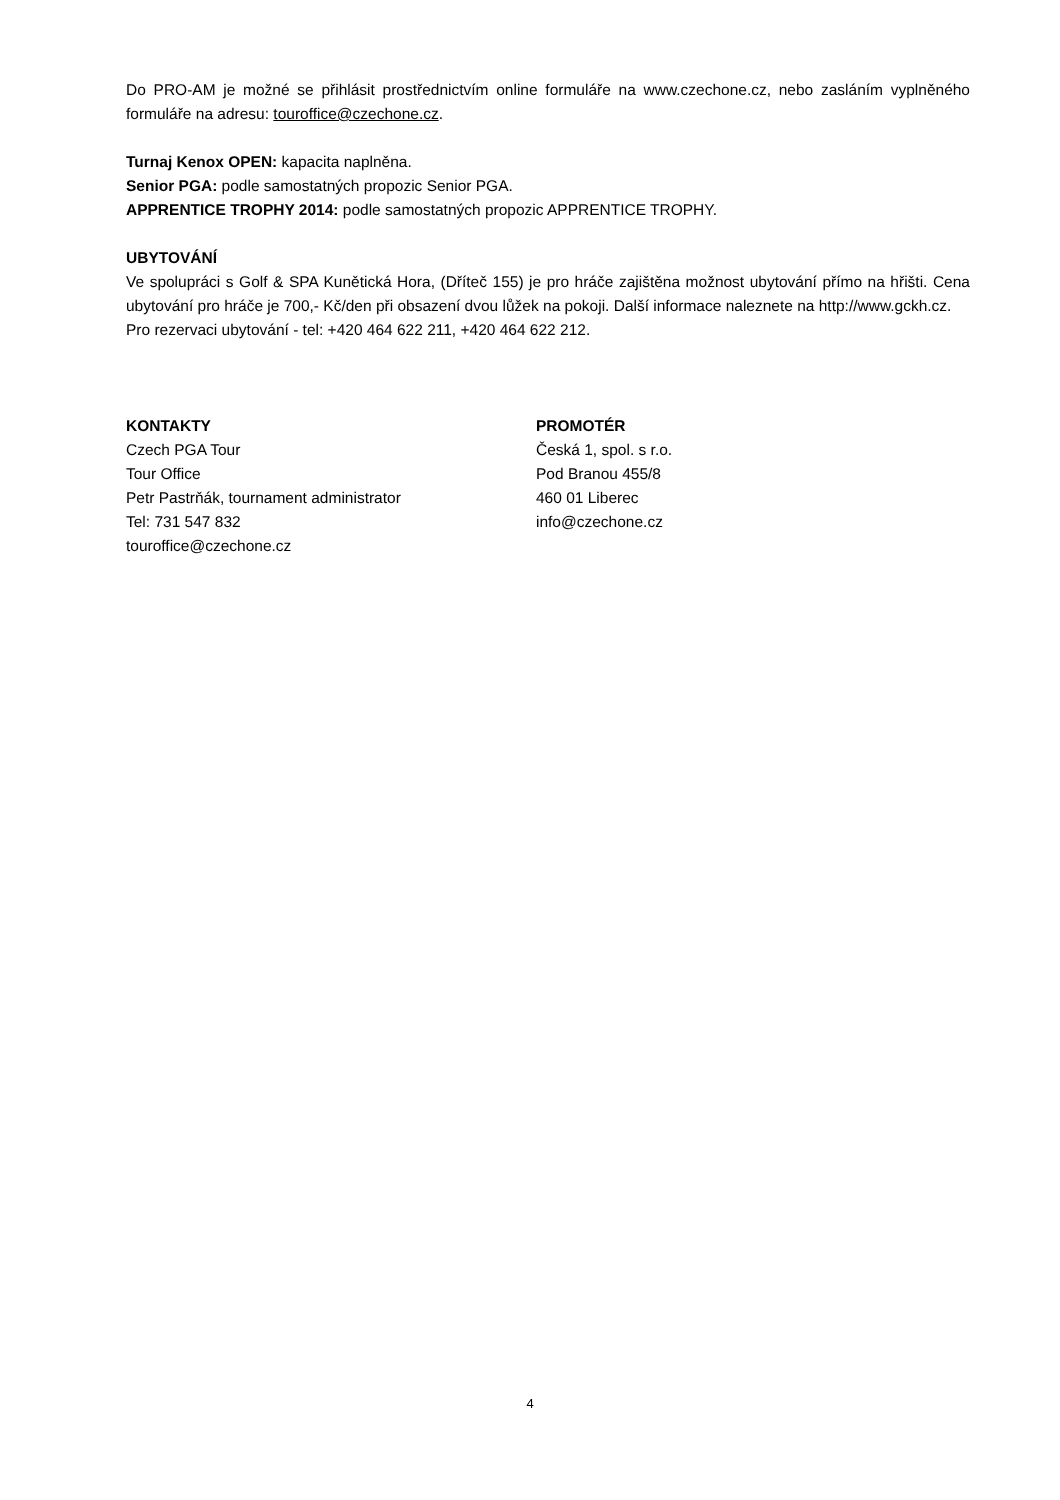Do PRO-AM je možné se přihlásit prostřednictvím online formuláře na www.czechone.cz, nebo zasláním vyplněného formuláře na adresu: touroffice@czechone.cz.
Turnaj Kenox OPEN: kapacita naplněna.
Senior PGA: podle samostatných propozic Senior PGA.
APPRENTICE TROPHY 2014: podle samostatných propozic APPRENTICE TROPHY.
UBYTOVÁNÍ
Ve spolupráci s Golf & SPA Kunětická Hora, (Dříteč 155) je pro hráče zajištěna možnost ubytování přímo na hřišti. Cena ubytování pro hráče je 700,- Kč/den při obsazení dvou lůžek na pokoji. Další informace naleznete na http://www.gckh.cz.
Pro rezervaci ubytování - tel: +420 464 622 211, +420 464 622 212.
KONTAKTY
Czech PGA Tour
Tour Office
Petr Pastrňák, tournament administrator
Tel: 731 547 832
touroffice@czechone.cz
PROMOTÉR
Česká 1, spol. s r.o.
Pod Branou 455/8
460 01 Liberec
info@czechone.cz
4